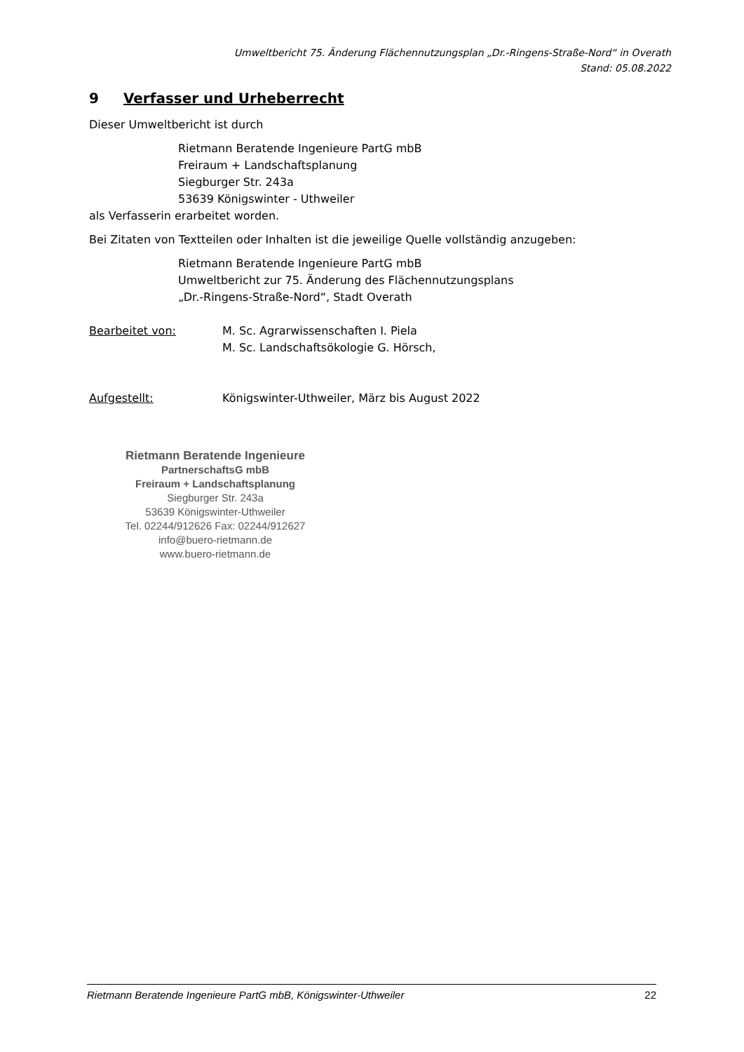Umweltbericht 75. Änderung Flächennutzungsplan „Dr.-Ringens-Straße-Nord“ in Overath
Stand: 05.08.2022
9 Verfasser und Urheberrecht
Dieser Umweltbericht ist durch
Rietmann Beratende Ingenieure PartG mbB
Freiraum + Landschaftsplanung
Siegburger Str. 243a
53639 Königswinter - Uthweiler
als Verfasserin erarbeitet worden.
Bei Zitaten von Textteilen oder Inhalten ist die jeweilige Quelle vollständig anzugeben:
Rietmann Beratende Ingenieure PartG mbB
Umweltbericht zur 75. Änderung des Flächennutzungsplans
„Dr.-Ringens-Straße-Nord“, Stadt Overath
Bearbeitet von: M. Sc. Agrarwissenschaften I. Piela
M. Sc. Landschaftsökologie G. Hörsch,
Aufgestellt: Königswinter-Uthweiler, März bis August 2022
Rietmann Beratende Ingenieure
PartnerschaftsG mbB
Freiraum + Landschaftsplanung
Siegburger Str. 243a
53639 Königswinter-Uthweiler
Tel. 02244/912626 Fax: 02244/912627
info@buero-rietmann.de
www.buero-rietmann.de
Rietmann Beratende Ingenieure PartG mbB, Königswinter-Uthweiler 22